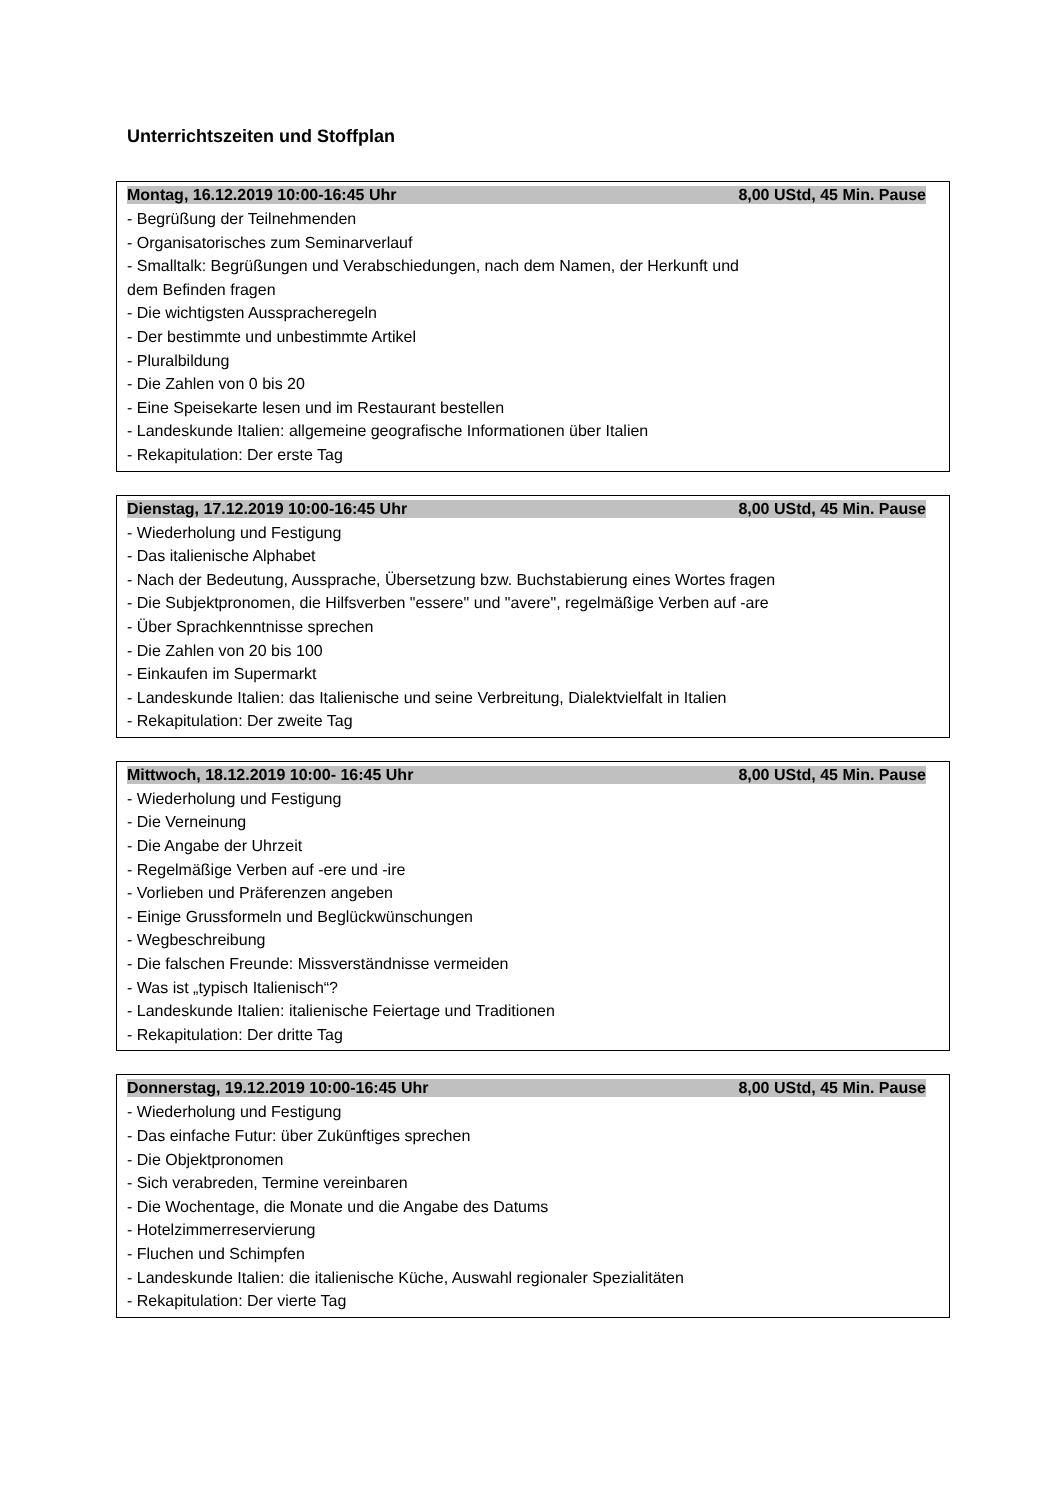Unterrichtszeiten und Stoffplan
Montag, 16.12.2019 10:00-16:45 Uhr 8,00 UStd, 45 Min. Pause
- Begrüßung der Teilnehmenden
- Organisatorisches zum Seminarverlauf
- Smalltalk: Begrüßungen und Verabschiedungen, nach dem Namen, der Herkunft und
dem Befinden fragen
- Die wichtigsten Ausspracheregeln
- Der bestimmte und unbestimmte Artikel
- Pluralbildung
- Die Zahlen von 0 bis 20
- Eine Speisekarte lesen und im Restaurant bestellen
- Landeskunde Italien: allgemeine geografische Informationen über Italien
- Rekapitulation: Der erste Tag
Dienstag, 17.12.2019 10:00-16:45 Uhr 8,00 UStd, 45 Min. Pause
- Wiederholung und Festigung
- Das italienische Alphabet
- Nach der Bedeutung, Aussprache, Übersetzung bzw. Buchstabierung eines Wortes fragen
- Die Subjektpronomen, die Hilfsverben "essere" und "avere", regelmäßige Verben auf -are
- Über Sprachkenntnisse sprechen
- Die Zahlen von 20 bis 100
- Einkaufen im Supermarkt
- Landeskunde Italien: das Italienische und seine Verbreitung, Dialektvielfalt in Italien
- Rekapitulation: Der zweite Tag
Mittwoch, 18.12.2019 10:00- 16:45 Uhr 8,00 UStd, 45 Min. Pause
- Wiederholung und Festigung
- Die Verneinung
- Die Angabe der Uhrzeit
- Regelmäßige Verben auf -ere und -ire
- Vorlieben und Präferenzen angeben
- Einige Grussformeln und Beglückwünschungen
- Wegbeschreibung
- Die falschen Freunde: Missverständnisse vermeiden
- Was ist „typisch Italienisch“?
- Landeskunde Italien: italienische Feiertage und Traditionen
- Rekapitulation: Der dritte Tag
Donnerstag, 19.12.2019 10:00-16:45 Uhr 8,00 UStd, 45 Min. Pause
- Wiederholung und Festigung
- Das einfache Futur: über Zukünftiges sprechen
- Die Objektpronomen
- Sich verabreden, Termine vereinbaren
- Die Wochentage, die Monate und die Angabe des Datums
- Hotelzimmerreservierung
- Fluchen und Schimpfen
- Landeskunde Italien: die italienische Küche, Auswahl regionaler Spezialitäten
- Rekapitulation: Der vierte Tag